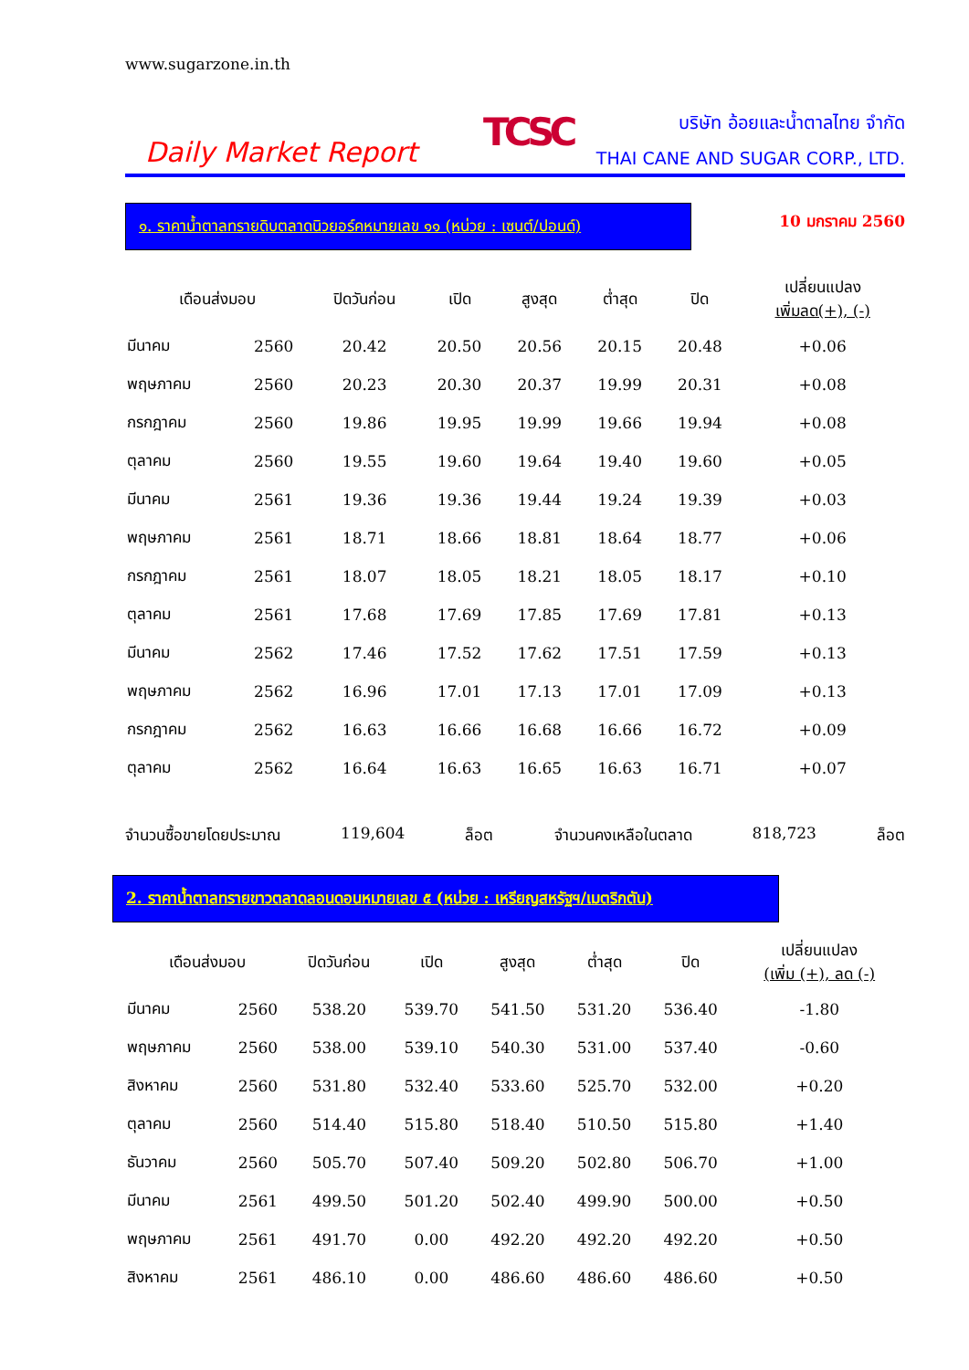www.sugarzone.in.th
Daily Market Report
TCSC
บริษัท อ้อยและน้ำตาลไทย จำกัด
THAI CANE AND SUGAR CORP., LTD.
๑. ราคาน้ำตาลทรายดิบตลาดนิวยอร์คหมายเลข ๑๑ (หน่วย : เซนต์/ปอนด์)
10 มกราคม 2560
| เดือนส่งมอบ | | ปิดวันก่อน | เปิด | สูงสุด | ต่ำสุด | ปิด | เปลี่ยนแปลง เพิ่มลด(+), (-) |
| --- | --- | --- | --- | --- | --- | --- | --- |
| มีนาคม | 2560 | 20.42 | 20.50 | 20.56 | 20.15 | 20.48 | +0.06 |
| พฤษภาคม | 2560 | 20.23 | 20.30 | 20.37 | 19.99 | 20.31 | +0.08 |
| กรกฎาคม | 2560 | 19.86 | 19.95 | 19.99 | 19.66 | 19.94 | +0.08 |
| ตุลาคม | 2560 | 19.55 | 19.60 | 19.64 | 19.40 | 19.60 | +0.05 |
| มีนาคม | 2561 | 19.36 | 19.36 | 19.44 | 19.24 | 19.39 | +0.03 |
| พฤษภาคม | 2561 | 18.71 | 18.66 | 18.81 | 18.64 | 18.77 | +0.06 |
| กรกฎาคม | 2561 | 18.07 | 18.05 | 18.21 | 18.05 | 18.17 | +0.10 |
| ตุลาคม | 2561 | 17.68 | 17.69 | 17.85 | 17.69 | 17.81 | +0.13 |
| มีนาคม | 2562 | 17.46 | 17.52 | 17.62 | 17.51 | 17.59 | +0.13 |
| พฤษภาคม | 2562 | 16.96 | 17.01 | 17.13 | 17.01 | 17.09 | +0.13 |
| กรกฎาคม | 2562 | 16.63 | 16.66 | 16.68 | 16.66 | 16.72 | +0.09 |
| ตุลาคม | 2562 | 16.64 | 16.63 | 16.65 | 16.63 | 16.71 | +0.07 |
จำนวนซื้อขายโดยประมาณ 119,604 ล็อต จำนวนคงเหลือในตลาด 818,723 ล็อต
2. ราคาน้ำตาลทรายขาวตลาดลอนดอนหมายเลข ๕ (หน่วย : เหรียญสหรัฐฯ/เมตริกตัน)
| เดือนส่งมอบ | | ปิดวันก่อน | เปิด | สูงสุด | ต่ำสุด | ปิด | เปลี่ยนแปลง (เพิ่ม (+), ลด (-) |
| --- | --- | --- | --- | --- | --- | --- | --- |
| มีนาคม | 2560 | 538.20 | 539.70 | 541.50 | 531.20 | 536.40 | -1.80 |
| พฤษภาคม | 2560 | 538.00 | 539.10 | 540.30 | 531.00 | 537.40 | -0.60 |
| สิงหาคม | 2560 | 531.80 | 532.40 | 533.60 | 525.70 | 532.00 | +0.20 |
| ตุลาคม | 2560 | 514.40 | 515.80 | 518.40 | 510.50 | 515.80 | +1.40 |
| ธันวาคม | 2560 | 505.70 | 507.40 | 509.20 | 502.80 | 506.70 | +1.00 |
| มีนาคม | 2561 | 499.50 | 501.20 | 502.40 | 499.90 | 500.00 | +0.50 |
| พฤษภาคม | 2561 | 491.70 | 0.00 | 492.20 | 492.20 | 492.20 | +0.50 |
| สิงหาคม | 2561 | 486.10 | 0.00 | 486.60 | 486.60 | 486.60 | +0.50 |